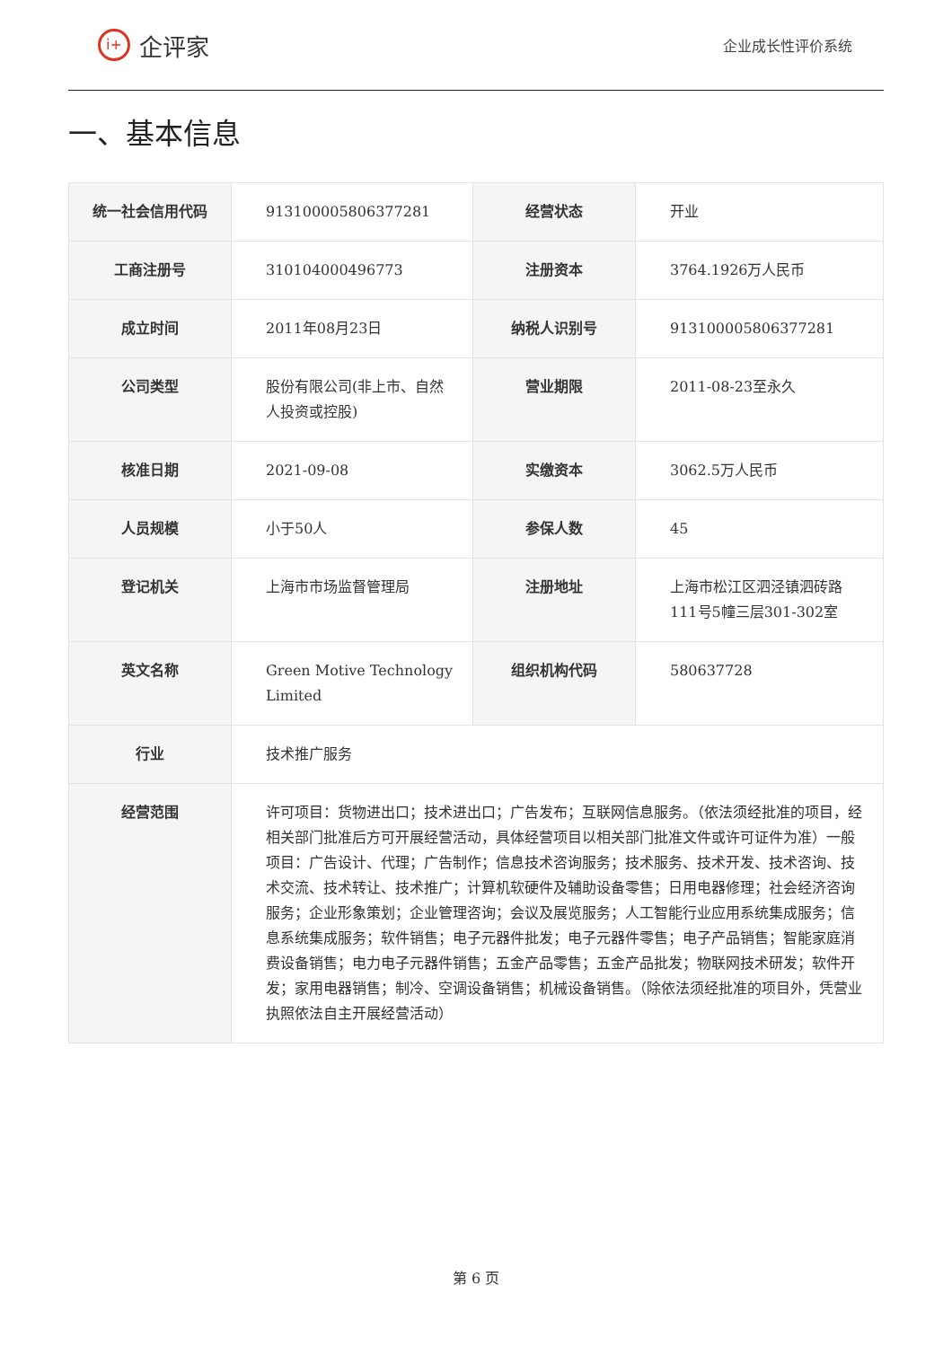i+ 企评家
企业成长性评价系统
一、基本信息
| 统一社会信用代码 | 913100005806377281 | 经营状态 | 开业 |
| 工商注册号 | 310104000496773 | 注册资本 | 3764.1926万人民币 |
| 成立时间 | 2011年08月23日 | 纳税人识别号 | 913100005806377281 |
| 公司类型 | 股份有限公司(非上市、自然人投资或控股) | 营业期限 | 2011-08-23至永久 |
| 核准日期 | 2021-09-08 | 实缴资本 | 3062.5万人民币 |
| 人员规模 | 小于50人 | 参保人数 | 45 |
| 登记机关 | 上海市市场监督管理局 | 注册地址 | 上海市松江区泗泾镇泗砖路111号5幢三层301-302室 |
| 英文名称 | Green Motive Technology Limited | 组织机构代码 | 580637728 |
| 行业 | 技术推广服务 | | |
| 经营范围 | 许可项目：货物进出口；技术进出口；广告发布；互联网信息服务。（依法须经批准的项目，经相关部门批准后方可开展经营活动，具体经营项目以相关部门批准文件或许可证件为准）一般项目：广告设计、代理；广告制作；信息技术咨询服务；技术服务、技术开发、技术咨询、技术交流、技术转让、技术推广；计算机软硬件及辅助设备零售；日用电器修理；社会经济咨询服务；企业形象策划；企业管理咨询；会议及展览服务；人工智能行业应用系统集成服务；信息系统集成服务；软件销售；电子元器件批发；电子元器件零售；电子产品销售；智能家庭消费设备销售；电力电子元器件销售；五金产品零售；五金产品批发；物联网技术研发；软件开发；家用电器销售；制冷、空调设备销售；机械设备销售。（除依法须经批准的项目外，凭营业执照依法自主开展经营活动） | | |
第 6 页